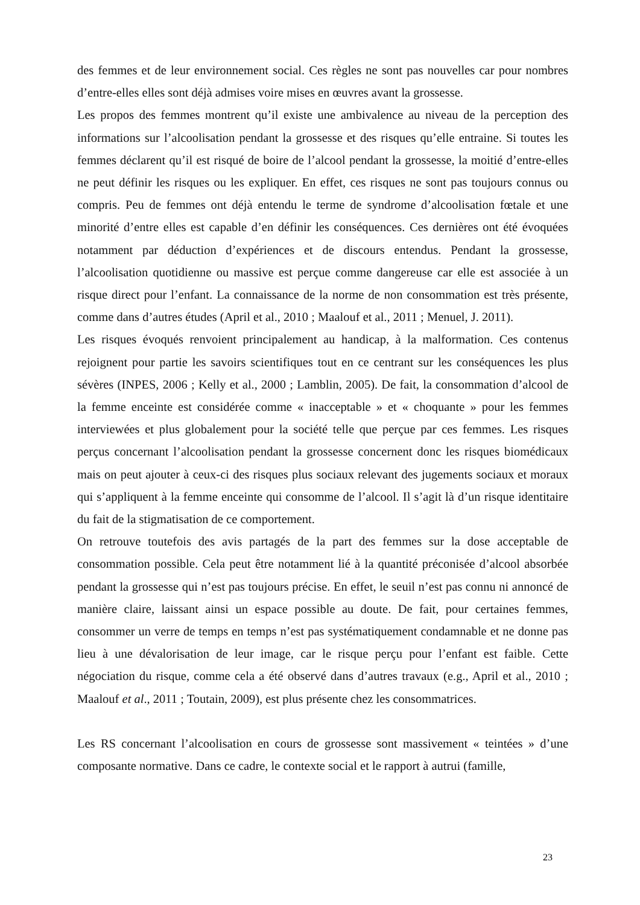des femmes et de leur environnement social. Ces règles ne sont pas nouvelles car pour nombres d’entre-elles elles sont déjà admises voire mises en œuvres avant la grossesse.
Les propos des femmes montrent qu’il existe une ambivalence au niveau de la perception des informations sur l’alcoolisation pendant la grossesse et des risques qu’elle entraine. Si toutes les femmes déclarent qu’il est risqué de boire de l’alcool pendant la grossesse, la moitié d’entre-elles ne peut définir les risques ou les expliquer. En effet, ces risques ne sont pas toujours connus ou compris. Peu de femmes ont déjà entendu le terme de syndrome d’alcoolisation fœtale et une minorité d’entre elles est capable d’en définir les conséquences. Ces dernières ont été évoquées notamment par déduction d’expériences et de discours entendus. Pendant la grossesse, l’alcoolisation quotidienne ou massive est perçue comme dangereuse car elle est associée à un risque direct pour l’enfant. La connaissance de la norme de non consommation est très présente, comme dans d’autres études (April et al., 2010 ; Maalouf et al., 2011 ; Menuel, J. 2011).
Les risques évoqués renvoient principalement au handicap, à la malformation. Ces contenus rejoignent pour partie les savoirs scientifiques tout en ce centrant sur les conséquences les plus sévères (INPES, 2006 ; Kelly et al., 2000 ; Lamblin, 2005). De fait, la consommation d’alcool de la femme enceinte est considérée comme « inacceptable » et « choquante » pour les femmes interviewées et plus globalement pour la société telle que perçue par ces femmes. Les risques perçus concernant l’alcoolisation pendant la grossesse concernent donc les risques biomédicaux mais on peut ajouter à ceux-ci des risques plus sociaux relevant des jugements sociaux et moraux qui s’appliquent à la femme enceinte qui consomme de l’alcool. Il s’agit là d’un risque identitaire du fait de la stigmatisation de ce comportement.
On retrouve toutefois des avis partagés de la part des femmes sur la dose acceptable de consommation possible. Cela peut être notamment lié à la quantité préconisée d’alcool absorbée pendant la grossesse qui n’est pas toujours précise. En effet, le seuil n’est pas connu ni annoncé de manière claire, laissant ainsi un espace possible au doute. De fait, pour certaines femmes, consommer un verre de temps en temps n’est pas systématiquement condamnable et ne donne pas lieu à une dévalorisation de leur image, car le risque perçu pour l’enfant est faible. Cette négociation du risque, comme cela a été observé dans d’autres travaux (e.g., April et al., 2010 ; Maalouf et al., 2011 ; Toutain, 2009), est plus présente chez les consommatrices.
Les RS concernant l’alcoolisation en cours de grossesse sont massivement « teintées » d’une composante normative. Dans ce cadre, le contexte social et le rapport à autrui (famille,
23